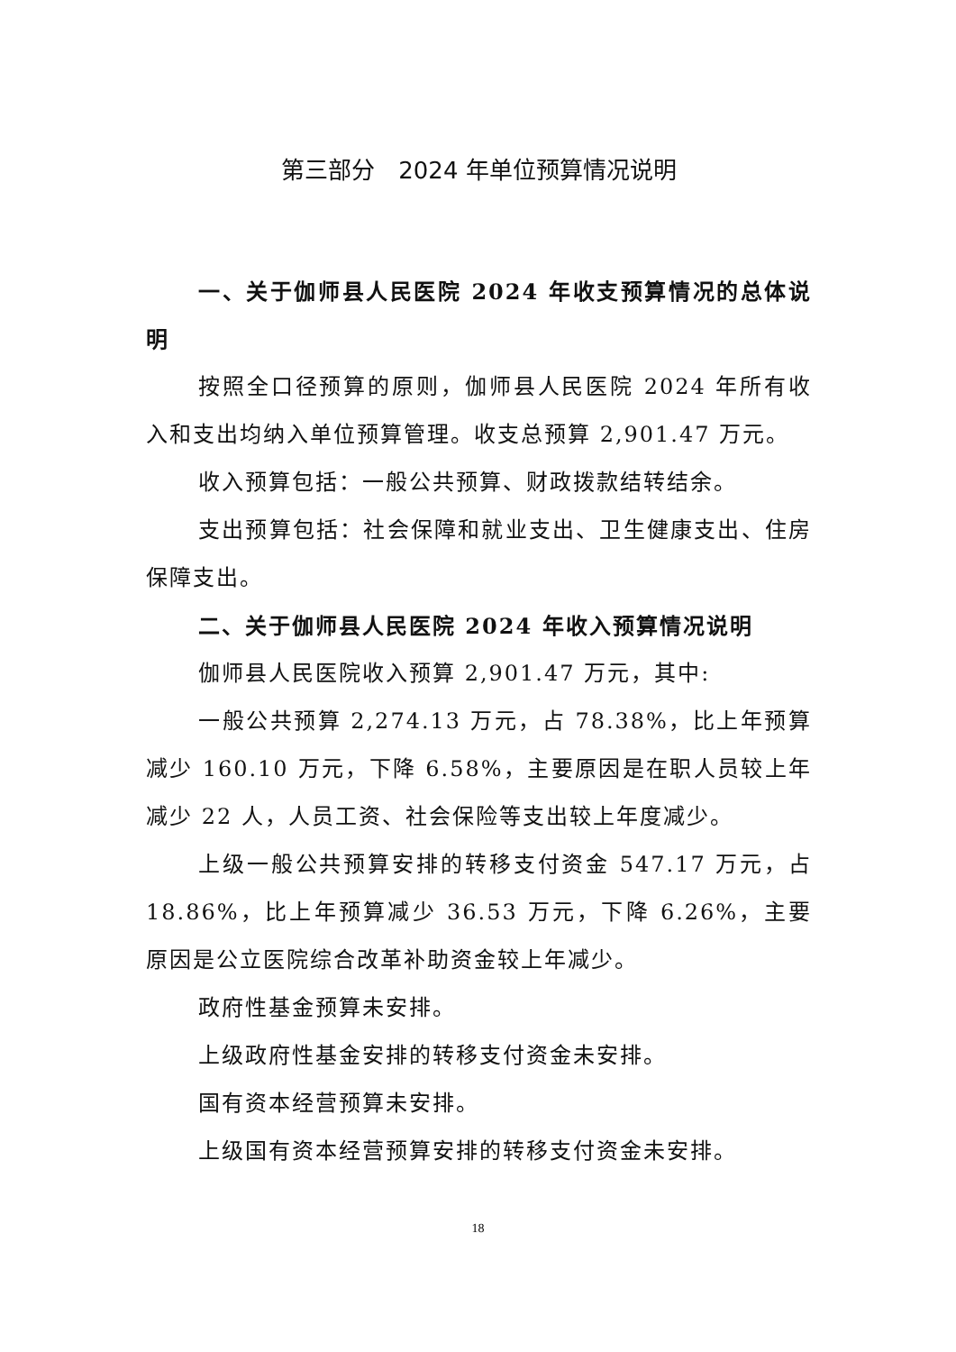第三部分　2024 年单位预算情况说明
一、关于伽师县人民医院 2024 年收支预算情况的总体说明
按照全口径预算的原则，伽师县人民医院 2024 年所有收入和支出均纳入单位预算管理。收支总预算 2,901.47 万元。
收入预算包括：一般公共预算、财政拨款结转结余。
支出预算包括：社会保障和就业支出、卫生健康支出、住房保障支出。
二、关于伽师县人民医院 2024 年收入预算情况说明
伽师县人民医院收入预算 2,901.47 万元，其中:
一般公共预算 2,274.13 万元，占 78.38%，比上年预算减少 160.10 万元，下降 6.58%，主要原因是在职人员较上年减少 22 人，人员工资、社会保险等支出较上年度减少。
上级一般公共预算安排的转移支付资金 547.17 万元，占 18.86%，比上年预算减少 36.53 万元，下降 6.26%，主要原因是公立医院综合改革补助资金较上年减少。
政府性基金预算未安排。
上级政府性基金安排的转移支付资金未安排。
国有资本经营预算未安排。
上级国有资本经营预算安排的转移支付资金未安排。
18